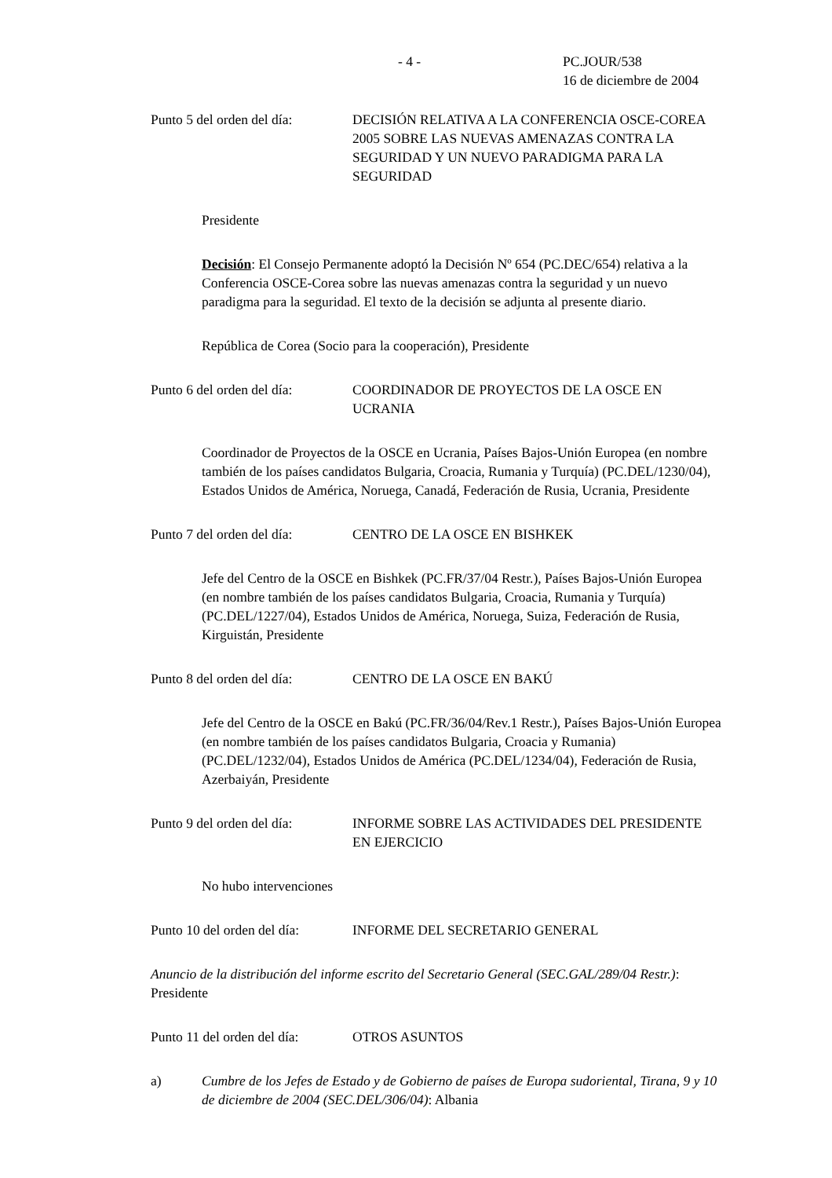- 4 - PC.JOUR/538
16 de diciembre de 2004
Punto 5 del orden del día:
DECISIÓN RELATIVA A LA CONFERENCIA OSCE-COREA 2005 SOBRE LAS NUEVAS AMENAZAS CONTRA LA SEGURIDAD Y UN NUEVO PARADIGMA PARA LA SEGURIDAD
Presidente
Decisión: El Consejo Permanente adoptó la Decisión Nº 654 (PC.DEC/654) relativa a la Conferencia OSCE-Corea sobre las nuevas amenazas contra la seguridad y un nuevo paradigma para la seguridad. El texto de la decisión se adjunta al presente diario.
República de Corea (Socio para la cooperación), Presidente
Punto 6 del orden del día:
COORDINADOR DE PROYECTOS DE LA OSCE EN UCRANIA
Coordinador de Proyectos de la OSCE en Ucrania, Países Bajos-Unión Europea (en nombre también de los países candidatos Bulgaria, Croacia, Rumania y Turquía) (PC.DEL/1230/04), Estados Unidos de América, Noruega, Canadá, Federación de Rusia, Ucrania, Presidente
Punto 7 del orden del día:
CENTRO DE LA OSCE EN BISHKEK
Jefe del Centro de la OSCE en Bishkek (PC.FR/37/04 Restr.), Países Bajos-Unión Europea (en nombre también de los países candidatos Bulgaria, Croacia, Rumania y Turquía) (PC.DEL/1227/04), Estados Unidos de América, Noruega, Suiza, Federación de Rusia, Kirguistán, Presidente
Punto 8 del orden del día:
CENTRO DE LA OSCE EN BAKÚ
Jefe del Centro de la OSCE en Bakú (PC.FR/36/04/Rev.1 Restr.), Países Bajos-Unión Europea (en nombre también de los países candidatos Bulgaria, Croacia y Rumania) (PC.DEL/1232/04), Estados Unidos de América (PC.DEL/1234/04), Federación de Rusia, Azerbaiyán, Presidente
Punto 9 del orden del día:
INFORME SOBRE LAS ACTIVIDADES DEL PRESIDENTE EN EJERCICIO
No hubo intervenciones
Punto 10 del orden del día:
INFORME DEL SECRETARIO GENERAL
Anuncio de la distribución del informe escrito del Secretario General (SEC.GAL/289/04 Restr.): Presidente
Punto 11 del orden del día:
OTROS ASUNTOS
a) Cumbre de los Jefes de Estado y de Gobierno de países de Europa sudoriental, Tirana, 9 y 10 de diciembre de 2004 (SEC.DEL/306/04): Albania